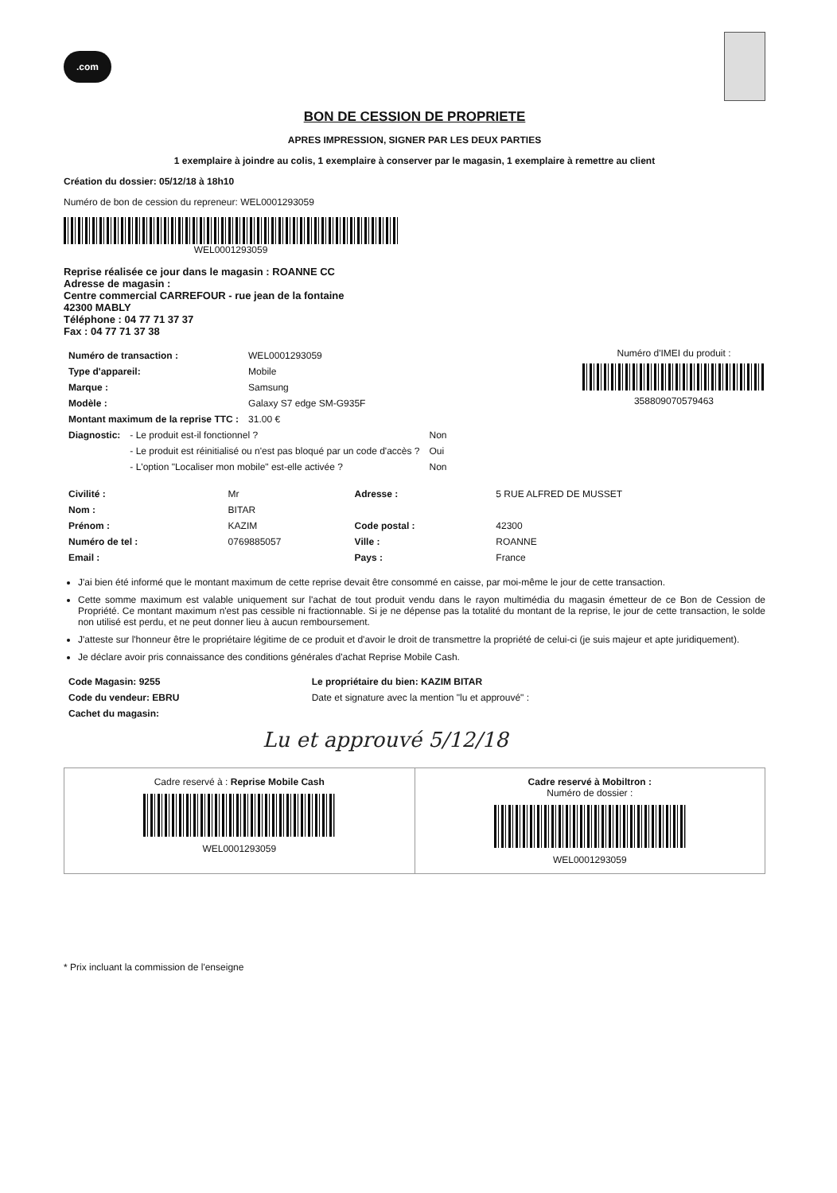.com
BON DE CESSION DE PROPRIETE
APRES IMPRESSION, SIGNER PAR LES DEUX PARTIES
1 exemplaire à joindre au colis, 1 exemplaire à conserver par le magasin, 1 exemplaire à remettre au client
Création du dossier: 05/12/18 à 18h10
Numéro de bon de cession du repreneur: WEL0001293059
WEL0001293059
Reprise réalisée ce jour dans le magasin : ROANNE CC
Adresse de magasin :
Centre commercial CARREFOUR - rue jean de la fontaine
42300 MABLY
Téléphone : 04 77 71 37 37
Fax : 04 77 71 37 38
| Numéro de transaction : | WEL0001293059 |
| Type d'appareil: | Mobile |
| Marque : | Samsung |
| Modèle : | Galaxy S7 edge SM-G935F |
| Montant maximum de la reprise TTC : | 31.00 € |
Numéro d'IMEI du produit :
358809070579463
| Diagnostic: | - Le produit est-il fonctionnel ? | Non |
| | - Le produit est réinitialisé ou n'est pas bloqué par un code d'accès ? | Oui |
| | - L'option "Localiser mon mobile" est-elle activée ? | Non |
| Civilité : | Mr | Adresse : | 5 RUE ALFRED DE MUSSET |
| Nom : | BITAR | | |
| Prénom : | KAZIM | Code postal : | 42300 |
| Numéro de tel : | 0769885057 | Ville : | ROANNE |
| Email : | | Pays : | France |
J'ai bien été informé que le montant maximum de cette reprise devait être consommé en caisse, par moi-même le jour de cette transaction.
Cette somme maximum est valable uniquement sur l'achat de tout produit vendu dans le rayon multimédia du magasin émetteur de ce Bon de Cession de Propriété. Ce montant maximum n'est pas cessible ni fractionnable. Si je ne dépense pas la totalité du montant de la reprise, le jour de cette transaction, le solde non utilisé est perdu, et ne peut donner lieu à aucun remboursement.
J'atteste sur l'honneur être le propriétaire légitime de ce produit et d'avoir le droit de transmettre la propriété de celui-ci (je suis majeur et apte juridiquement).
Je déclare avoir pris connaissance des conditions générales d'achat Reprise Mobile Cash.
| Code Magasin: 9255 | Le propriétaire du bien: KAZIM BITAR |
| --- | --- |
| Code du vendeur: EBRU | Date et signature avec la mention "lu et approuvé" : |
| Cachet du magasin: | |
Lu et approuvé 5/12/18
Cadre reservé à : Reprise Mobile Cash
WEL0001293059
Cadre reservé à Mobiltron :
Numéro de dossier :
WEL0001293059
* Prix incluant la commission de l'enseigne